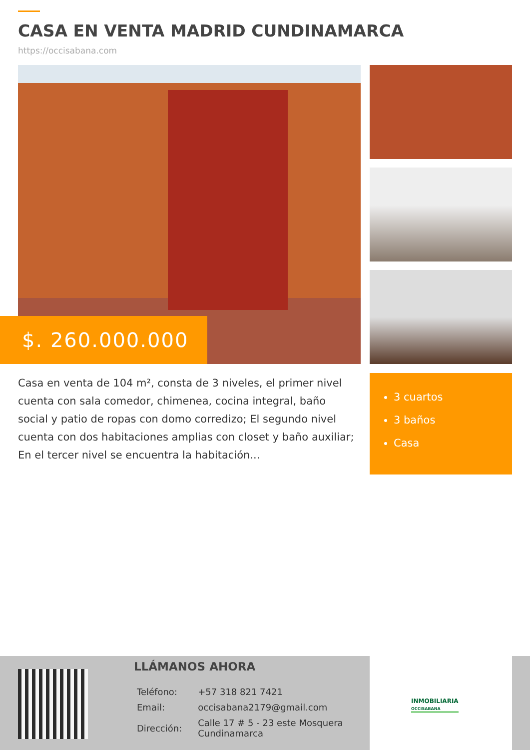CASA EN VENTA MADRID CUNDINAMARCA
https://occisabana.com
$. 260.000.000
Casa en venta de 104 m², consta de 3 niveles, el primer nivel cuenta con sala comedor, chimenea, cocina integral, baño social y patio de ropas con domo corredizo; El segundo nivel cuenta con dos habitaciones amplias con closet y baño auxiliar; En el tercer nivel se encuentra la habitación...
3 cuartos
3 baños
Casa
LLÁMANOS AHORA
| Teléfono: | +57 318 821 7421 |
| Email: | occisabana2179@gmail.com |
| Dirección: | Calle 17 # 5 - 23 este Mosquera Cundinamarca |
INMOBILIARIA
OCCISABANA